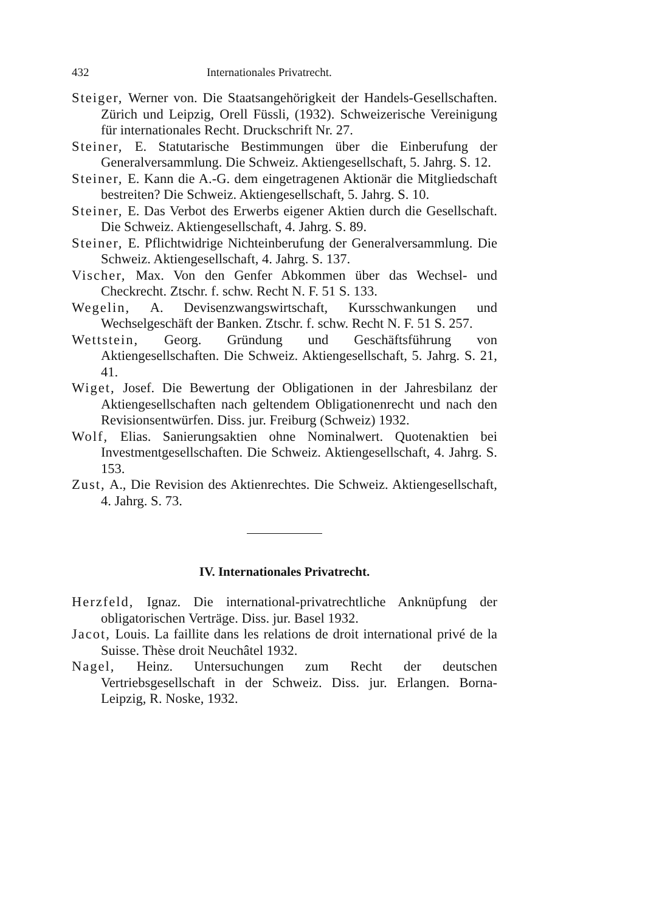432 Internationales Privatrecht.
Steiger, Werner von. Die Staatsangehörigkeit der Handels-Gesellschaften. Zürich und Leipzig, Orell Füssli, (1932). Schweizerische Vereinigung für internationales Recht. Druckschrift Nr. 27.
Steiner, E. Statutarische Bestimmungen über die Einberufung der Generalversammlung. Die Schweiz. Aktiengesellschaft, 5. Jahrg. S. 12.
Steiner, E. Kann die A.-G. dem eingetragenen Aktionär die Mitgliedschaft bestreiten? Die Schweiz. Aktiengesellschaft, 5. Jahrg. S. 10.
Steiner, E. Das Verbot des Erwerbs eigener Aktien durch die Gesellschaft. Die Schweiz. Aktiengesellschaft, 4. Jahrg. S. 89.
Steiner, E. Pflichtwidrige Nichteinberufung der Generalversammlung. Die Schweiz. Aktiengesellschaft, 4. Jahrg. S. 137.
Vischer, Max. Von den Genfer Abkommen über das Wechsel- und Checkrecht. Ztschr. f. schw. Recht N. F. 51 S. 133.
Wegelin, A. Devisenzwangswirtschaft, Kursschwankungen und Wechselgeschäft der Banken. Ztschr. f. schw. Recht N. F. 51 S. 257.
Wettstein, Georg. Gründung und Geschäftsführung von Aktiengesellschaften. Die Schweiz. Aktiengesellschaft, 5. Jahrg. S. 21, 41.
Wiget, Josef. Die Bewertung der Obligationen in der Jahresbilanz der Aktiengesellschaften nach geltendem Obligationenrecht und nach den Revisionsentwürfen. Diss. jur. Freiburg (Schweiz) 1932.
Wolf, Elias. Sanierungsaktien ohne Nominalwert. Quotenaktien bei Investmentgesellschaften. Die Schweiz. Aktiengesellschaft, 4. Jahrg. S. 153.
Zust, A., Die Revision des Aktienrechtes. Die Schweiz. Aktiengesellschaft, 4. Jahrg. S. 73.
IV. Internationales Privatrecht.
Herzfeld, Ignaz. Die international-privatrechtliche Anknüpfung der obligatorischen Verträge. Diss. jur. Basel 1932.
Jacot, Louis. La faillite dans les relations de droit international privé de la Suisse. Thèse droit Neuchâtel 1932.
Nagel, Heinz. Untersuchungen zum Recht der deutschen Vertriebsgesellschaft in der Schweiz. Diss. jur. Erlangen. Borna-Leipzig, R. Noske, 1932.